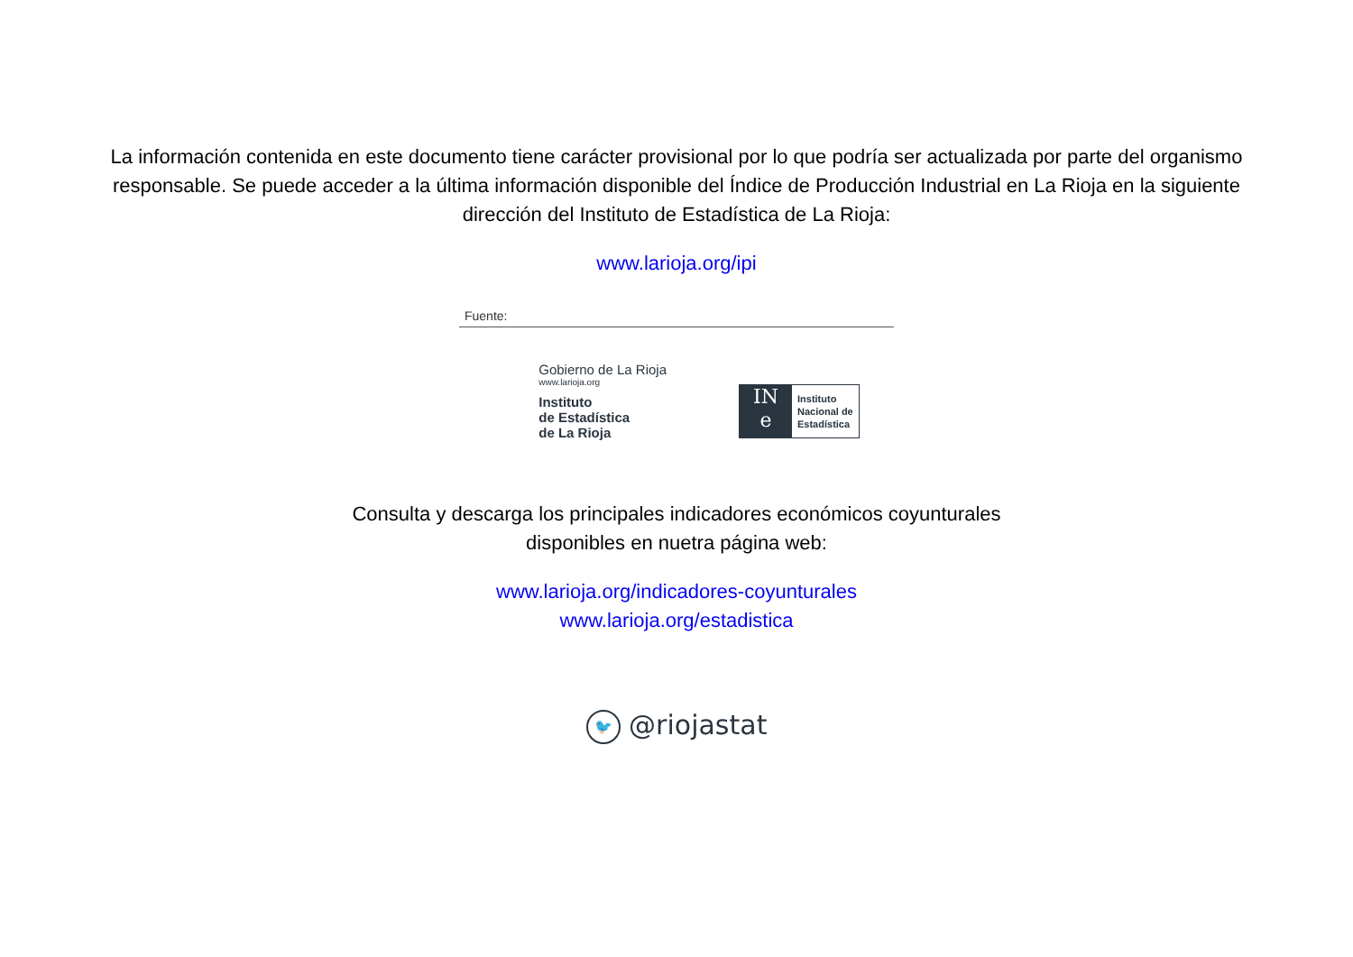La información contenida en este documento tiene carácter provisional por lo que podría ser actualizada por parte del organismo
responsable. Se puede acceder a la última información disponible del Índice de Producción Industrial en La Rioja en la siguiente
dirección del Instituto de Estadística de La Rioja:
www.larioja.org/ipi
Fuente:
Gobierno de La Rioja
www.larioja.org
Instituto
de Estadística
de La Rioja
IN
e
Instituto
Nacional de
Estadística
Consulta y descarga los principales indicadores económicos coyunturales
disponibles en nuetra página web:
www.larioja.org/indicadores-coyunturales
www.larioja.org/estadistica
🐦 @riojastat